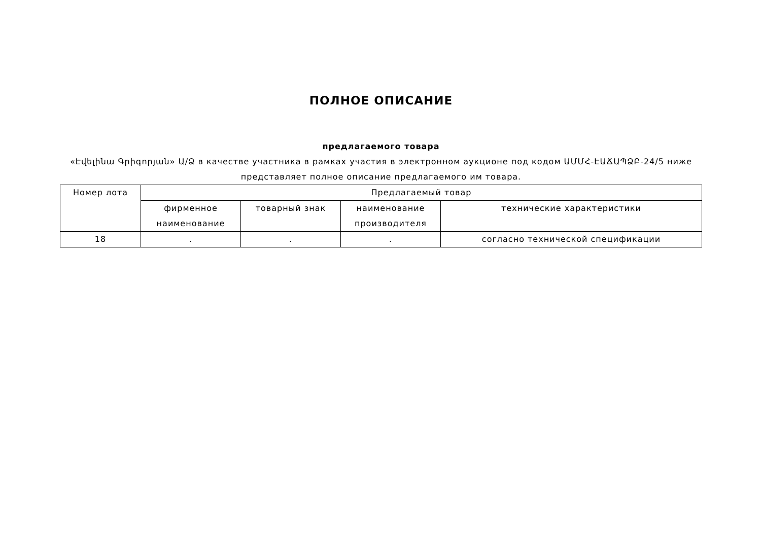ПОЛНОЕ ОПИСАНИЕ
предлагаемого товара
«Էվելինա Գրիգորյան» Ա/Ձ в качестве участника в рамках участия в электронном аукционе под кодом ԱՄՄՀ-ԷԱՃԱՊՁԲ-24/5 ниже представляет полное описание предлагаемого им товара.
| Номер лота | Предлагаемый товар | | | |
| --- | --- | --- | --- | --- |
| | фирменное наименование | товарный знак | наименование производителя | технические характеристики |
| 18 | . | . | . | согласно технической спецификации |